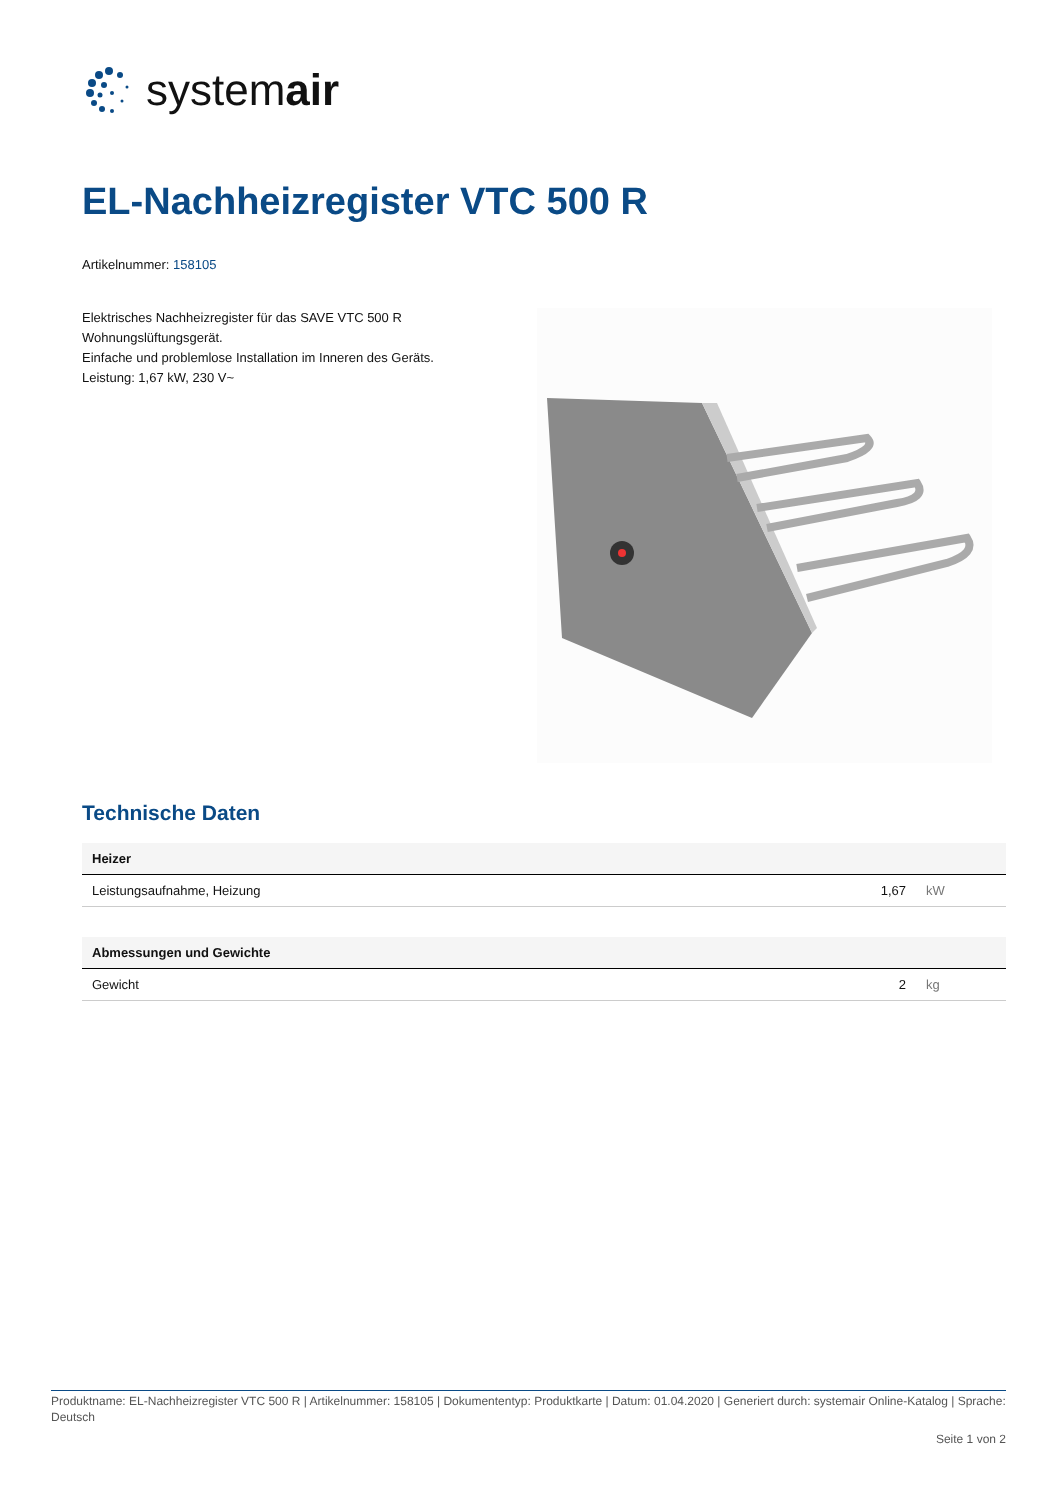systemair
EL-Nachheizregister VTC 500 R
Artikelnummer: 158105
Elektrisches Nachheizregister für das SAVE VTC 500 R Wohnungslüftungsgerät.
Einfache und problemlose Installation im Inneren des Geräts.
Leistung: 1,67 kW, 230 V~
Technische Daten
| Heizer | | |
| --- | --- | --- |
| Leistungsaufnahme, Heizung | 1,67 | kW |
| Abmessungen und Gewichte | | |
| --- | --- | --- |
| Gewicht | 2 | kg |
Produktname: EL-Nachheizregister VTC 500 R | Artikelnummer: 158105 | Dokumententyp: Produktkarte | Datum: 01.04.2020 | Generiert durch: systemair Online-Katalog | Sprache: Deutsch
Seite 1 von 2